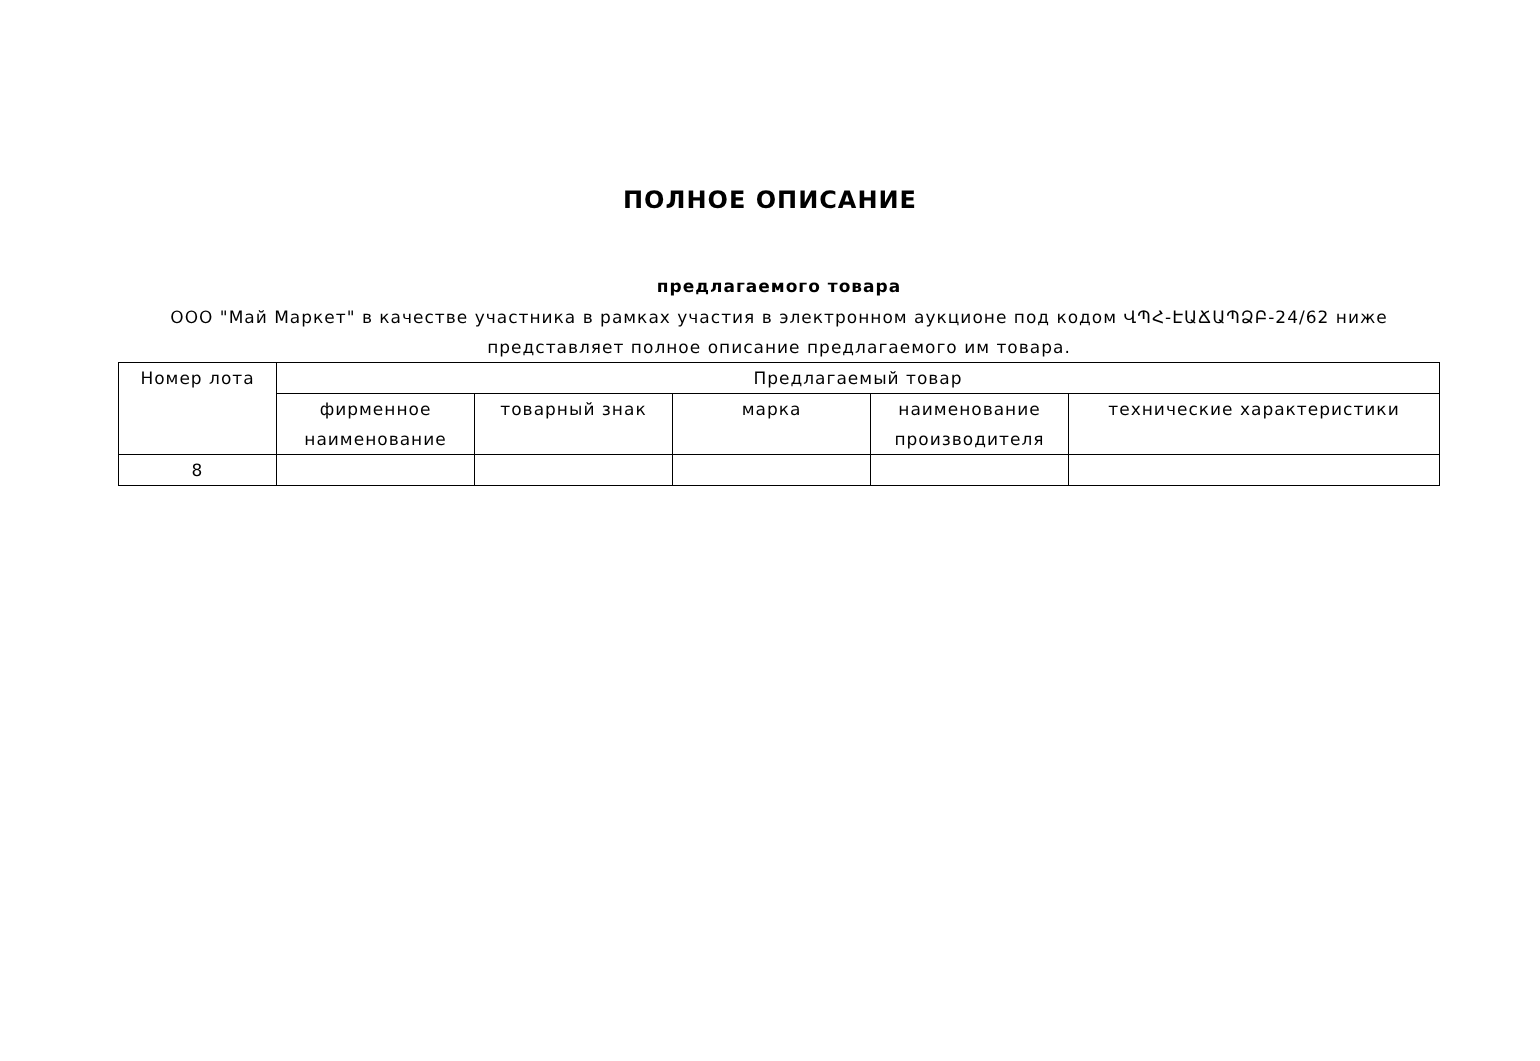ПОЛНОЕ ОПИСАНИЕ
предлагаемого товара
ООО "Май Маркет" в качестве участника в рамках участия в электронном аукционе под кодом ՎՊՀ-ԷԱՃԱՊՁԲ-24/62 ниже представляет полное описание предлагаемого им товара.
| Номер лота | Предлагаемый товар | | | | |
| --- | --- | --- | --- | --- | --- |
| | фирменное наименование | товарный знак | марка | наименование производителя | технические характеристики |
| 8 | | | | | |